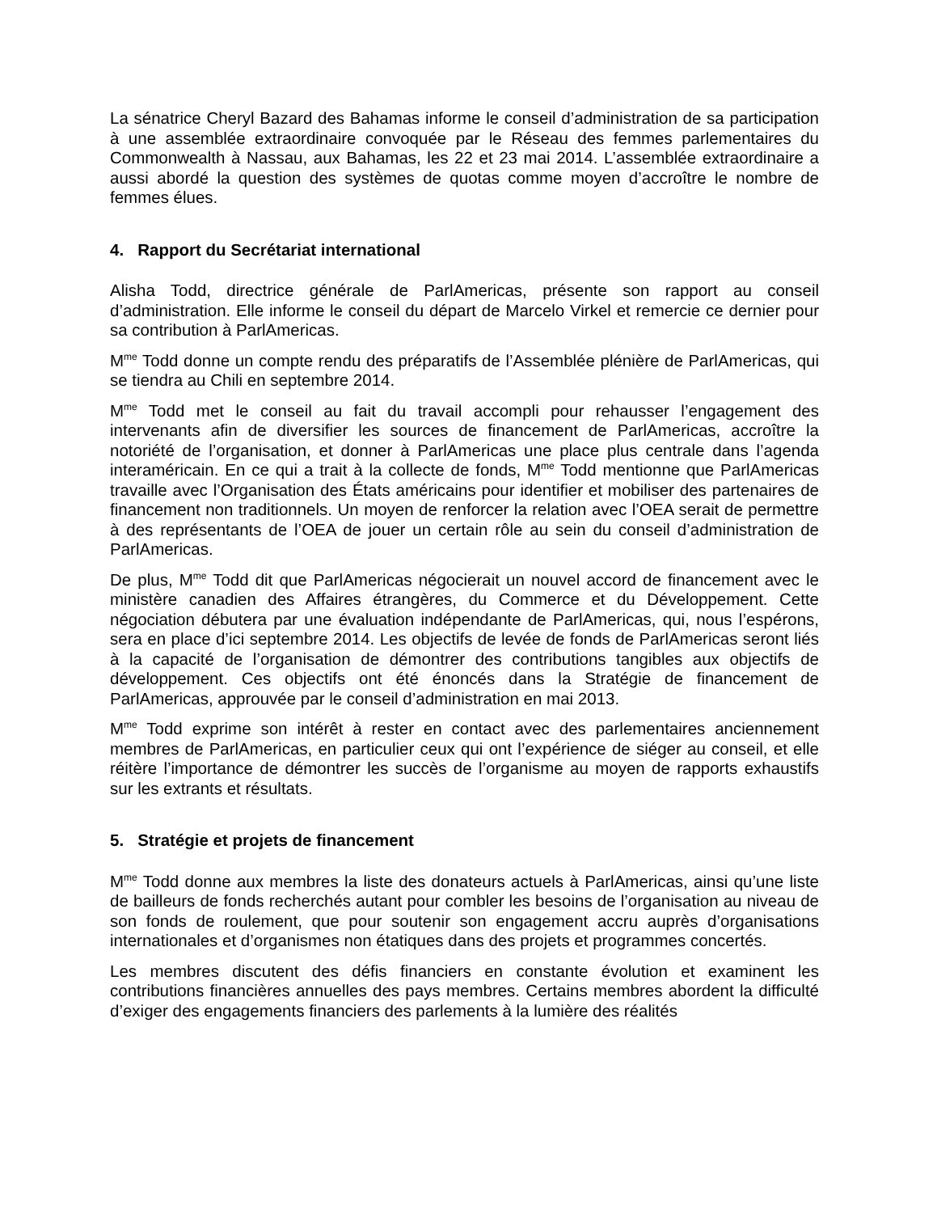La sénatrice Cheryl Bazard des Bahamas informe le conseil d’administration de sa participation à une assemblée extraordinaire convoquée par le Réseau des femmes parlementaires du Commonwealth à Nassau, aux Bahamas, les 22 et 23 mai 2014. L’assemblée extraordinaire a aussi abordé la question des systèmes de quotas comme moyen d’accroître le nombre de femmes élues.
4. Rapport du Secrétariat international
Alisha Todd, directrice générale de ParlAmericas, présente son rapport au conseil d’administration. Elle informe le conseil du départ de Marcelo Virkel et remercie ce dernier pour sa contribution à ParlAmericas.
M<sup>me</sup> Todd donne un compte rendu des préparatifs de l’Assemblée plénière de ParlAmericas, qui se tiendra au Chili en septembre 2014.
M<sup>me</sup> Todd met le conseil au fait du travail accompli pour rehausser l’engagement des intervenants afin de diversifier les sources de financement de ParlAmericas, accroître la notoriété de l’organisation, et donner à ParlAmericas une place plus centrale dans l’agenda interaméricain. En ce qui a trait à la collecte de fonds, M<sup>me</sup> Todd mentionne que ParlAmericas travaille avec l’Organisation des États américains pour identifier et mobiliser des partenaires de financement non traditionnels. Un moyen de renforcer la relation avec l’OEA serait de permettre à des représentants de l’OEA de jouer un certain rôle au sein du conseil d’administration de ParlAmericas.
De plus, M<sup>me</sup> Todd dit que ParlAmericas négocierait un nouvel accord de financement avec le ministère canadien des Affaires étrangères, du Commerce et du Développement. Cette négociation débutera par une évaluation indépendante de ParlAmericas, qui, nous l’espérons, sera en place d’ici septembre 2014. Les objectifs de levée de fonds de ParlAmericas seront liés à la capacité de l’organisation de démontrer des contributions tangibles aux objectifs de développement. Ces objectifs ont été énoncés dans la Stratégie de financement de ParlAmericas, approuvée par le conseil d’administration en mai 2013.
M<sup>me</sup> Todd exprime son intérêt à rester en contact avec des parlementaires anciennement membres de ParlAmericas, en particulier ceux qui ont l’expérience de siéger au conseil, et elle réitère l’importance de démontrer les succès de l’organisme au moyen de rapports exhaustifs sur les extrants et résultats.
5. Stratégie et projets de financement
M<sup>me</sup> Todd donne aux membres la liste des donateurs actuels à ParlAmericas, ainsi qu’une liste de bailleurs de fonds recherchés autant pour combler les besoins de l’organisation au niveau de son fonds de roulement, que pour soutenir son engagement accru auprès d’organisations internationales et d’organismes non étatiques dans des projets et programmes concertés.
Les membres discutent des défis financiers en constante évolution et examinent les contributions financières annuelles des pays membres. Certains membres abordent la difficulté d’exiger des engagements financiers des parlements à la lumière des réalités